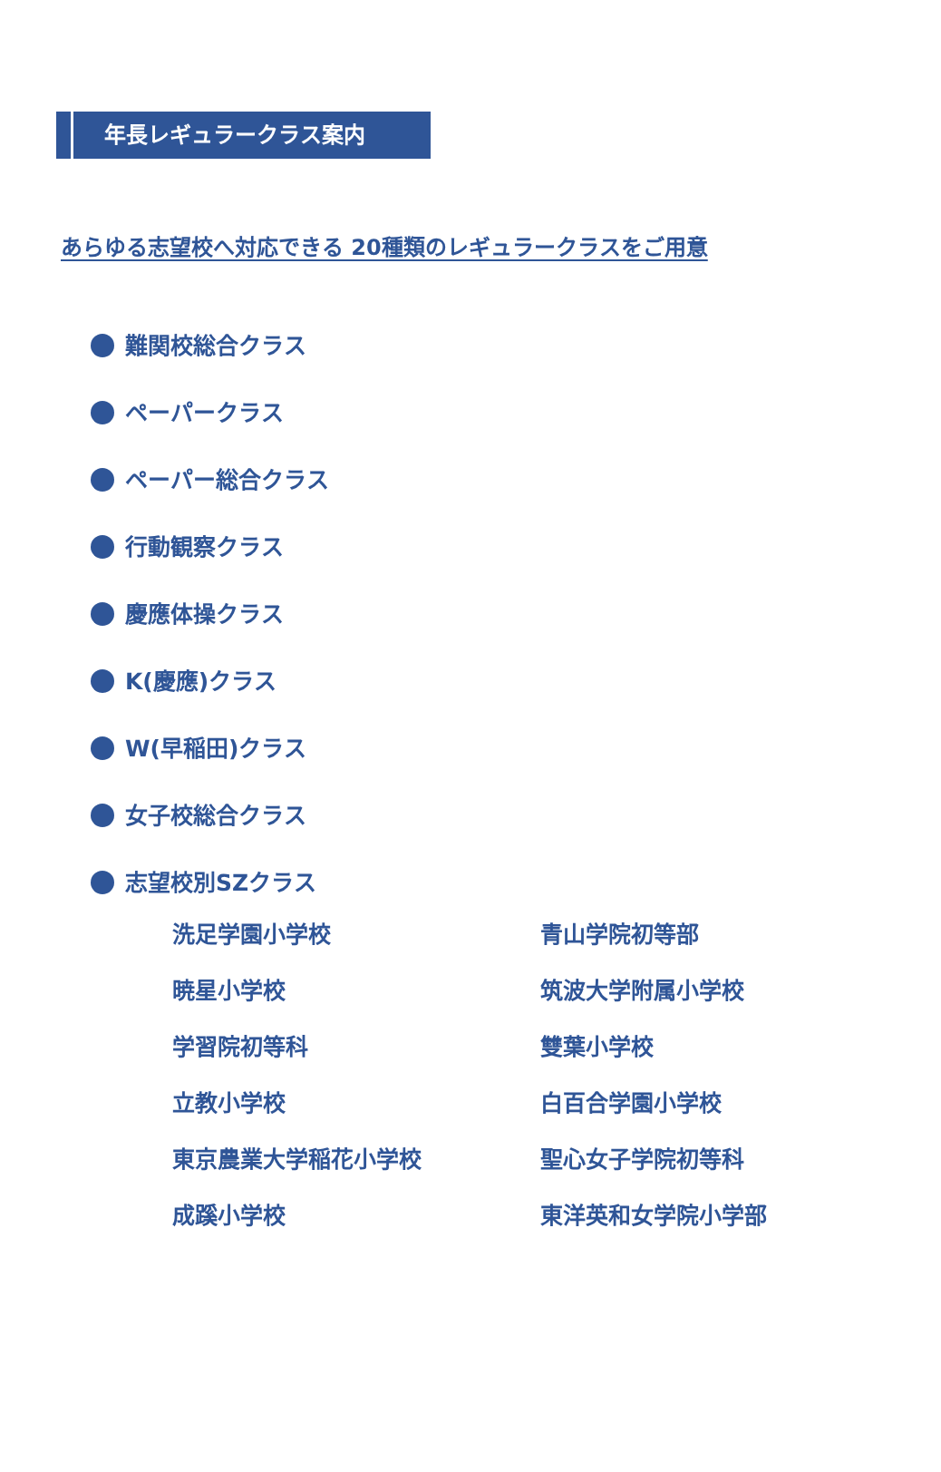年長レギュラークラス案内
あらゆる志望校へ対応できる 20種類のレギュラークラスをご用意
難関校総合クラス
ペーパークラス
ペーパー総合クラス
行動観察クラス
慶應体操クラス
K(慶應)クラス
W(早稲田)クラス
女子校総合クラス
志望校別SZクラス
洗足学園小学校
青山学院初等部
暁星小学校
筑波大学附属小学校
学習院初等科
雙葉小学校
立教小学校
白百合学園小学校
東京農業大学稲花小学校
聖心女子学院初等科
成蹊小学校
東洋英和女学院小学部